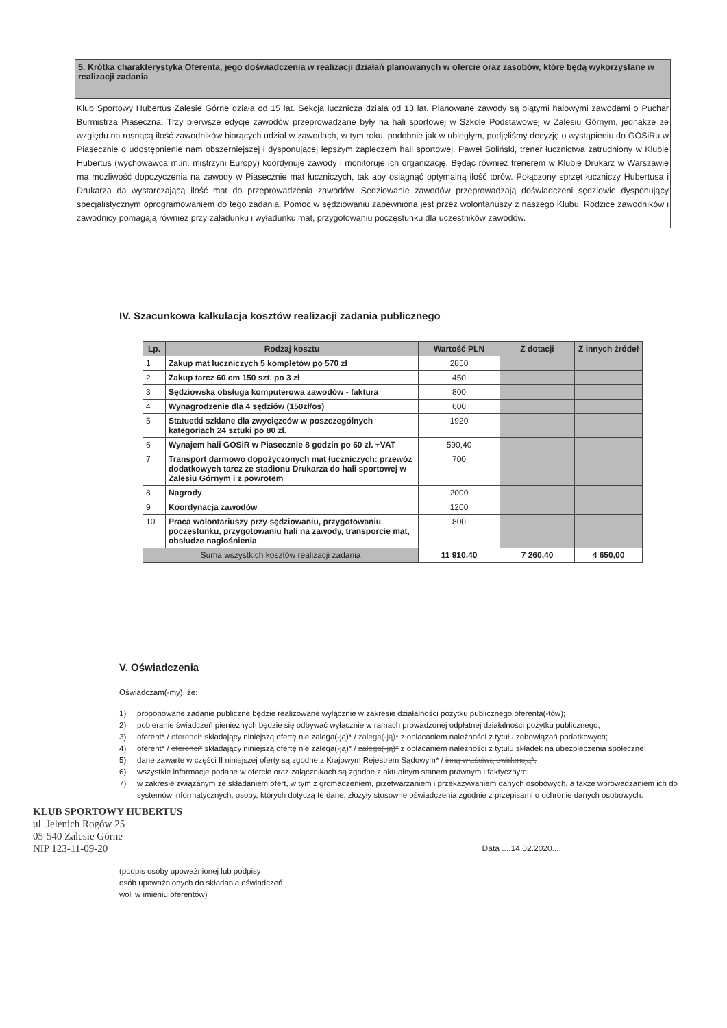5. Krótka charakterystyka Oferenta, jego doświadczenia w realizacji działań planowanych w ofercie oraz zasobów, które będą wykorzystane w realizacji zadania
Klub Sportowy Hubertus Zalesie Górne działa od 15 lat. Sekcja łucznicza działa od 13 lat. Planowane zawody są piątymi halowymi zawodami o Puchar Burmistrza Piaseczna. Trzy pierwsze edycje zawodów przeprowadzane były na hali sportowej w Szkole Podstawowej w Zalesiu Górnym, jednakże ze względu na rosnącą ilość zawodników biorących udział w zawodach, w tym roku, podobnie jak w ubiegłym, podjęliśmy decyzję o wystąpieniu do GOSiRu w Piasecznie o udostępnienie nam obszerniejszej i dysponującej lepszym zapleczem hali sportowej. Paweł Soliński, trener łucznictwa zatrudniony w Klubie Hubertus (wychowawca m.in. mistrzyni Europy) koordynuje zawody i monitoruje ich organizację. Będąc również trenerem w Klubie Drukarz w Warszawie ma możliwość dopożyczenia na zawody w Piasecznie mat łuczniczych, tak aby osiągnąć optymalną ilość torów. Połączony sprzęt łuczniczy Hubertusa i Drukarza da wystarczającą ilość mat do przeprowadzenia zawodów. Sędziowanie zawodów przeprowadzają doświadczeni sędziowie dysponujący specjalistycznym oprogramowaniem do tego zadania. Pomoc w sędziowaniu zapewniona jest przez wolontariuszy z naszego Klubu. Rodzice zawodników i zawodnicy pomagają również przy załadunku i wyładunku mat, przygotowaniu poczęstunku dla uczestników zawodów.
IV. Szacunkowa kalkulacja kosztów realizacji zadania publicznego
| Lp. | Rodzaj kosztu | Wartość PLN | Z dotacji | Z innych źródeł |
| --- | --- | --- | --- | --- |
| 1 | Zakup mat łuczniczych 5 kompletów po 570 zł | 2850 | | |
| 2 | Zakup tarcz 60 cm 150 szt. po 3 zł | 450 | | |
| 3 | Sędziowska obsługa komputerowa zawodów - faktura | 800 | | |
| 4 | Wynagrodzenie dla 4 sędziów (150zł/os) | 600 | | |
| 5 | Statuetki szklane dla zwycięzców w poszczególnych kategoriach 24 sztuki po 80 zł. | 1920 | | |
| 6 | Wynajem hali GOSiR w Piasecznie 8 godzin po 60 zł. +VAT | 590,40 | | |
| 7 | Transport darmowo dopożyczonych mat łuczniczych: przewóz dodatkowych tarcz ze stadionu Drukarza do hali sportowej w Zalesiu Górnym i z powrotem | 700 | | |
| 8 | Nagrody | 2000 | | |
| 9 | Koordynacja zawodów | 1200 | | |
| 10 | Praca wolontariuszy przy sędziowaniu, przygotowaniu poczęstunku, przygotowaniu hali na zawody, transporcie mat, obsłudze nagłośnienia | 800 | | |
| Suma wszystkich kosztów realizacji zadania | | 11 910,40 | 7 260,40 | 4 650,00 |
V. Oświadczenia
Oświadczam(-my), że:
1) proponowane zadanie publiczne będzie realizowane wyłącznie w zakresie działalności pożytku publicznego oferenta(-tów);
2) pobieranie świadczeń pieniężnych będzie się odbywać wyłącznie w ramach prowadzonej odpłatnej działalności pożytku publicznego;
3) oferent* / oferenci* składający niniejszą ofertę nie zalega(-ją)* / zalega(-ją)* z opłacaniem należności z tytułu zobowiązań podatkowych;
4) oferent* / oferenci* składający niniejszą ofertę nie zalega(-ją)* / zalega(-ją)* z opłacaniem należności z tytułu składek na ubezpieczenia społeczne;
5) dane zawarte w części II niniejszej oferty są zgodne z Krajowym Rejestrem Sądowym* / inną właściwą ewidencją*;
6) wszystkie informacje podane w ofercie oraz załącznikach są zgodne z aktualnym stanem prawnym i faktycznym;
7) w zakresie związanym ze składaniem ofert, w tym z gromadzeniem, przetwarzaniem i przekazywaniem danych osobowych, a także wprowadzaniem ich do systemów informatycznych, osoby, których dotyczą te dane, złożyły stosowne oświadczenia zgodnie z przepisami o ochronie danych osobowych.
KLUB SPORTOWY HUBERTUS
ul. Jelenich Rogów 25
05-540 Zalesie Górne
NIP 123-11-09-20 Data ....14.02.2020....
(podpis osoby upoważnionej lub podpisy
osób upoważnionych do składania oświadczeń
woli w imieniu oferentów)